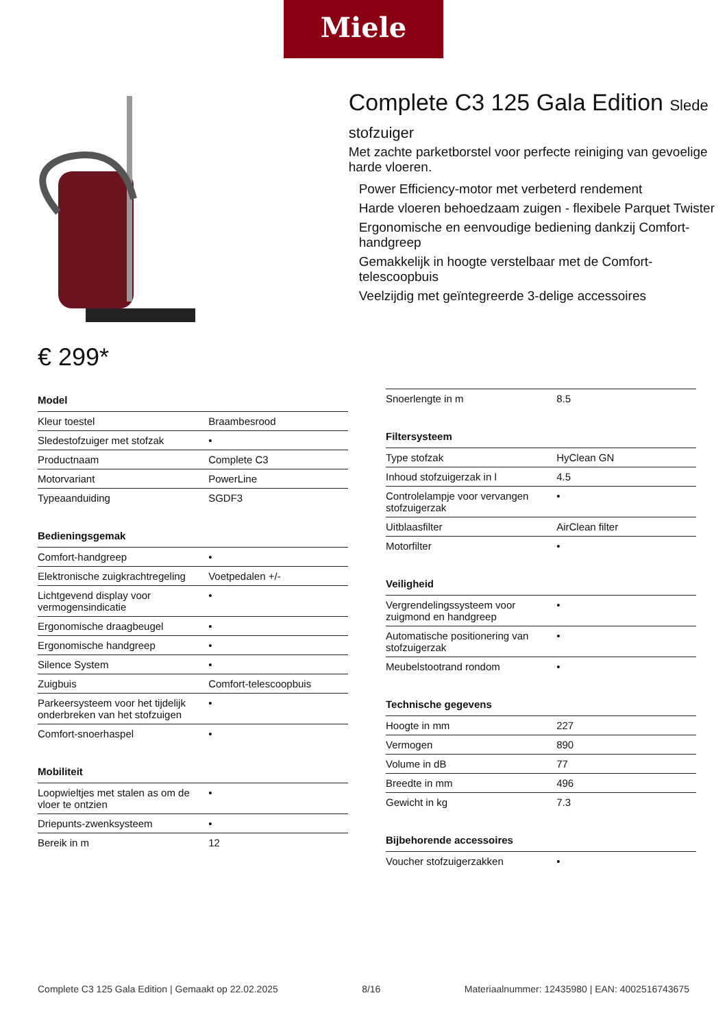Miele
€ 299*
Complete C3 125 Gala Edition Slede
stofzuiger
Met zachte parketborstel voor perfecte reiniging van gevoelige harde vloeren.
Power Efficiency-motor met verbeterd rendement
Harde vloeren behoedzaam zuigen - flexibele Parquet Twister
Ergonomische en eenvoudige bediening dankzij Comfort-handgreep
Gemakkelijk in hoogte verstelbaar met de Comfort-telescoopbuis
Veelzijdig met geïntegreerde 3-delige accessoires
| Model | |
| --- | --- |
| Kleur toestel | Braambesrood |
| Sledestofzuiger met stofzak | • |
| Productnaam | Complete C3 |
| Motorvariant | PowerLine |
| Typeaanduiding | SGDF3 |
| Bedieningsgemak | |
| --- | --- |
| Comfort-handgreep | • |
| Elektronische zuigkrachtregeling | Voetpedalen +/- |
| Lichtgevend display voor vermogensindicatie | • |
| Ergonomische draagbeugel | • |
| Ergonomische handgreep | • |
| Silence System | • |
| Zuigbuis | Comfort-telescoopbuis |
| Parkeersysteem voor het tijdelijk onderbreken van het stofzuigen | • |
| Comfort-snoerhaspel | • |
| Mobiliteit | |
| --- | --- |
| Loopwieltjes met stalen as om de vloer te ontzien | • |
| Driepunts-zwenksysteem | • |
| Bereik in m | 12 |
| Snoerlengte in m | 8.5 |
| Filtersysteem | |
| --- | --- |
| Type stofzak | HyClean GN |
| Inhoud stofzuigerzak in l | 4.5 |
| Controlelampje voor vervangen stofzuigerzak | • |
| Uitblaasfilter | AirClean filter |
| Motorfilter | • |
| Veiligheid | |
| --- | --- |
| Vergrendelingssysteem voor zuigmond en handgreep | • |
| Automatische positionering van stofzuigerzak | • |
| Meubelstootrand rondom | • |
| Technische gegevens | |
| --- | --- |
| Hoogte in mm | 227 |
| Vermogen | 890 |
| Volume in dB | 77 |
| Breedte in mm | 496 |
| Gewicht in kg | 7.3 |
| Bijbehorende accessoires | |
| --- | --- |
| Voucher stofzuigerzakken | • |
Complete C3 125 Gala Edition | Gemaakt op 22.02.2025 8/16 Materiaalnummer: 12435980 | EAN: 4002516743675